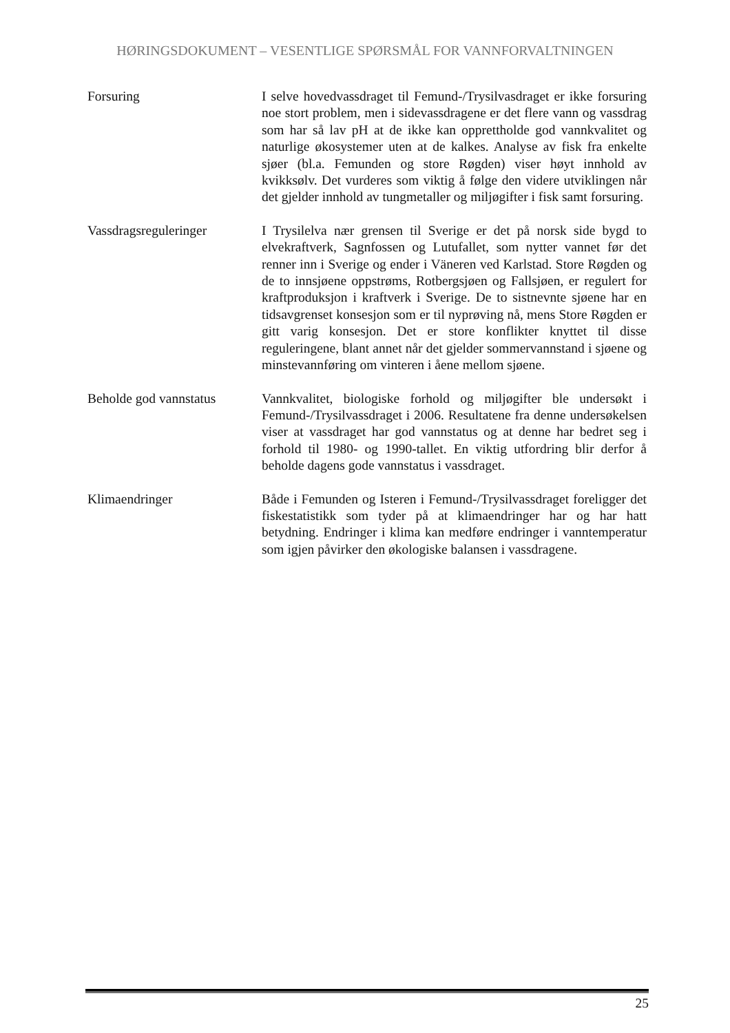HØRINGSDOKUMENT – VESENTLIGE SPØRSMÅL FOR VANNFORVALTNINGEN
Forsuring I selve hovedvassdraget til Femund-/Trysilvasdraget er ikke forsuring noe stort problem, men i sidevassdragene er det flere vann og vassdrag som har så lav pH at de ikke kan opprettholde god vannkvalitet og naturlige økosystemer uten at de kalkes. Analyse av fisk fra enkelte sjøer (bl.a. Femunden og store Røgden) viser høyt innhold av kvikksølv. Det vurderes som viktig å følge den videre utviklingen når det gjelder innhold av tungmetaller og miljøgifter i fisk samt forsuring.
Vassdragsreguleringer I Trysilelva nær grensen til Sverige er det på norsk side bygd to elvekraftverk, Sagnfossen og Lutufallet, som nytter vannet før det renner inn i Sverige og ender i Väneren ved Karlstad. Store Røgden og de to innsjøene oppstrøms, Rotbergsjøen og Fallsjøen, er regulert for kraftproduksjon i kraftverk i Sverige. De to sistnevnte sjøene har en tidsavgrenset konsesjon som er til nyprøving nå, mens Store Røgden er gitt varig konsesjon. Det er store konflikter knyttet til disse reguleringene, blant annet når det gjelder sommervannstand i sjøene og minstevannføring om vinteren i åene mellom sjøene.
Beholde god vannstatus
Vannkvalitet, biologiske forhold og miljøgifter ble undersøkt i Femund-/Trysilvassdraget i 2006. Resultatene fra denne undersøkelsen viser at vassdraget har god vannstatus og at denne har bedret seg i forhold til 1980- og 1990-tallet. En viktig utfordring blir derfor å beholde dagens gode vannstatus i vassdraget.
Klimaendringer Både i Femunden og Isteren i Femund-/Trysilvassdraget foreligger det fiskestatistikk som tyder på at klimaendringer har og har hatt betydning. Endringer i klima kan medføre endringer i vanntemperatur som igjen påvirker den økologiske balansen i vassdragene.
25